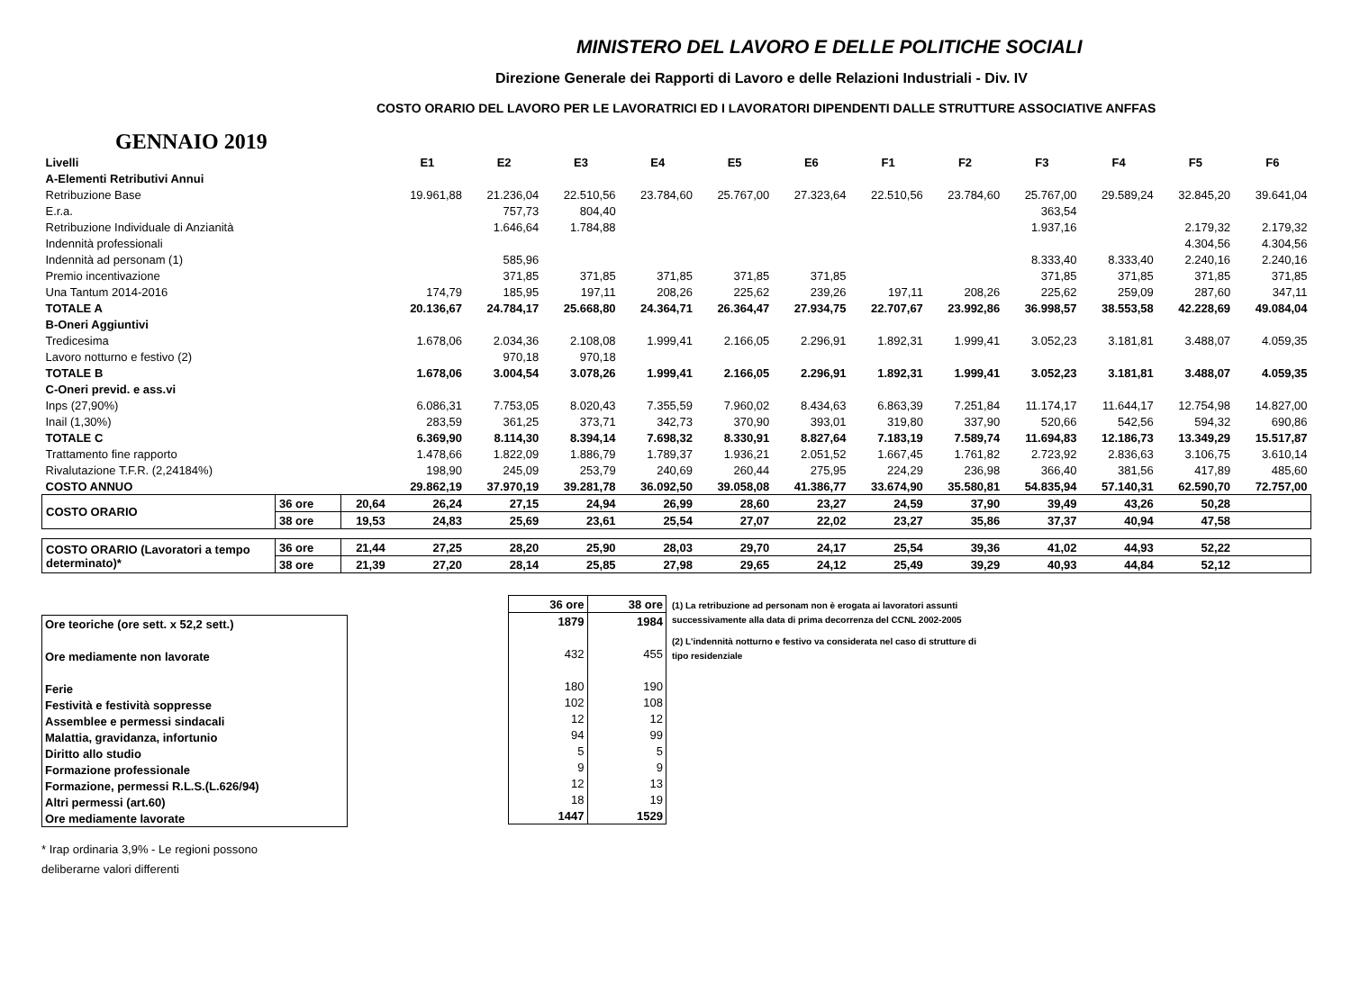MINISTERO DEL LAVORO E DELLE POLITICHE SOCIALI
Direzione Generale dei Rapporti di Lavoro e delle Relazioni Industriali - Div. IV
COSTO ORARIO DEL LAVORO PER LE LAVORATRICI ED I LAVORATORI DIPENDENTI DALLE STRUTTURE ASSOCIATIVE ANFFAS
GENNAIO 2019
| Livelli | | | E1 | E2 | E3 | E4 | E5 | E6 | F1 | F2 | F3 | F4 | F5 | F6 |
| A-Elementi Retributivi Annui | | | | | | | | | | | | | | |
| Retribuzione Base | | | 19.961,88 | 21.236,04 | 22.510,56 | 23.784,60 | 25.767,00 | 27.323,64 | 22.510,56 | 23.784,60 | 25.767,00 | 29.589,24 | 32.845,20 | 39.641,04 |
| E.r.a. | | | | 757,73 | 804,40 | | | | | | 363,54 | | | |
| Retribuzione Individuale di Anzianità | | | | 1.646,64 | 1.784,88 | | | | | | 1.937,16 | | 2.179,32 | 2.179,32 |
| Indennità professionali | | | | | | | | | | | | | 4.304,56 | 4.304,56 |
| Indennità ad personam (1) | | | | 585,96 | | | | | | | 8.333,40 | 8.333,40 | 2.240,16 | 2.240,16 |
| Premio incentivazione | | | | 371,85 | 371,85 | 371,85 | 371,85 | 371,85 | | | 371,85 | 371,85 | 371,85 | 371,85 |
| Una Tantum 2014-2016 | | | 174,79 | 185,95 | 197,11 | 208,26 | 225,62 | 239,26 | 197,11 | 208,26 | 225,62 | 259,09 | 287,60 | 347,11 |
| TOTALE A | | | 20.136,67 | 24.784,17 | 25.668,80 | 24.364,71 | 26.364,47 | 27.934,75 | 22.707,67 | 23.992,86 | 36.998,57 | 38.553,58 | 42.228,69 | 49.084,04 |
| B-Oneri Aggiuntivi | | | | | | | | | | | | | | |
| Tredicesima | | | 1.678,06 | 2.034,36 | 2.108,08 | 1.999,41 | 2.166,05 | 2.296,91 | 1.892,31 | 1.999,41 | 3.052,23 | 3.181,81 | 3.488,07 | 4.059,35 |
| Lavoro notturno e festivo (2) | | | | 970,18 | 970,18 | | | | | | | | | |
| TOTALE B | | | 1.678,06 | 3.004,54 | 3.078,26 | 1.999,41 | 2.166,05 | 2.296,91 | 1.892,31 | 1.999,41 | 3.052,23 | 3.181,81 | 3.488,07 | 4.059,35 |
| C-Oneri previd. e ass.vi | | | | | | | | | | | | | | |
| Inps (27,90%) | | | 6.086,31 | 7.753,05 | 8.020,43 | 7.355,59 | 7.960,02 | 8.434,63 | 6.863,39 | 7.251,84 | 11.174,17 | 11.644,17 | 12.754,98 | 14.827,00 |
| Inail (1,30%) | | | 283,59 | 361,25 | 373,71 | 342,73 | 370,90 | 393,01 | 319,80 | 337,90 | 520,66 | 542,56 | 594,32 | 690,86 |
| TOTALE C | | | 6.369,90 | 8.114,30 | 8.394,14 | 7.698,32 | 8.330,91 | 8.827,64 | 7.183,19 | 7.589,74 | 11.694,83 | 12.186,73 | 13.349,29 | 15.517,87 |
| Trattamento fine rapporto | | | 1.478,66 | 1.822,09 | 1.886,79 | 1.789,37 | 1.936,21 | 2.051,52 | 1.667,45 | 1.761,82 | 2.723,92 | 2.836,63 | 3.106,75 | 3.610,14 |
| Rivalutazione T.F.R. (2,24184%) | | | 198,90 | 245,09 | 253,79 | 240,69 | 260,44 | 275,95 | 224,29 | 236,98 | 366,40 | 381,56 | 417,89 | 485,60 |
| COSTO ANNUO | | | 29.862,19 | 37.970,19 | 39.281,78 | 36.092,50 | 39.058,08 | 41.386,77 | 33.674,90 | 35.580,81 | 54.835,94 | 57.140,31 | 62.590,70 | 72.757,00 |
| COSTO ORARIO | 36 ore | | 20,64 | 26,24 | 27,15 | 24,94 | 26,99 | 28,60 | 23,27 | 24,59 | 37,90 | 39,49 | 43,26 | 50,28 |
| | 38 ore | 19,53 | 24,83 | 25,69 | 23,61 | 25,54 | 27,07 | 22,02 | 23,27 | 35,86 | 37,37 | 40,94 | 47,58 | |
| COSTO ORARIO (Lavoratori a tempo determinato)* | 36 ore | 21,44 | 27,25 | 28,20 | 25,90 | 28,03 | 29,70 | 24,17 | 25,54 | 39,36 | 41,02 | 44,93 | 52,22 | |
| | 38 ore | 21,39 | 27,20 | 28,14 | 25,85 | 27,98 | 29,65 | 24,12 | 25,49 | 39,29 | 40,93 | 44,84 | 52,12 | |
| Ore teoriche (ore sett. x 52,2 sett.) |
| Ore mediamente non lavorate |
| Ferie |
| Festività e festività soppresse |
| Assemblee e permessi sindacali |
| Malattia, gravidanza, infortunio |
| Diritto allo studio |
| Formazione professionale |
| Formazione, permessi R.L.S.(L.626/94) |
| Altri permessi (art.60) |
| Ore mediamente lavorate |
* Irap ordinaria 3,9% - Le regioni possono deliberarne valori differenti
| 36 ore | 38 ore |
| 1879 | 1984 |
| 432 | 455 |
| 180 | 190 |
| 102 | 108 |
| 12 | 12 |
| 94 | 99 |
| 5 | 5 |
| 9 | 9 |
| 12 | 13 |
| 18 | 19 |
| 1447 | 1529 |
(1) La retribuzione ad personam non è erogata ai lavoratori assunti successivamente alla data di prima decorrenza del CCNL 2002-2005
(2) L'indennità notturno e festivo va considerata nel caso di strutture di tipo residenziale